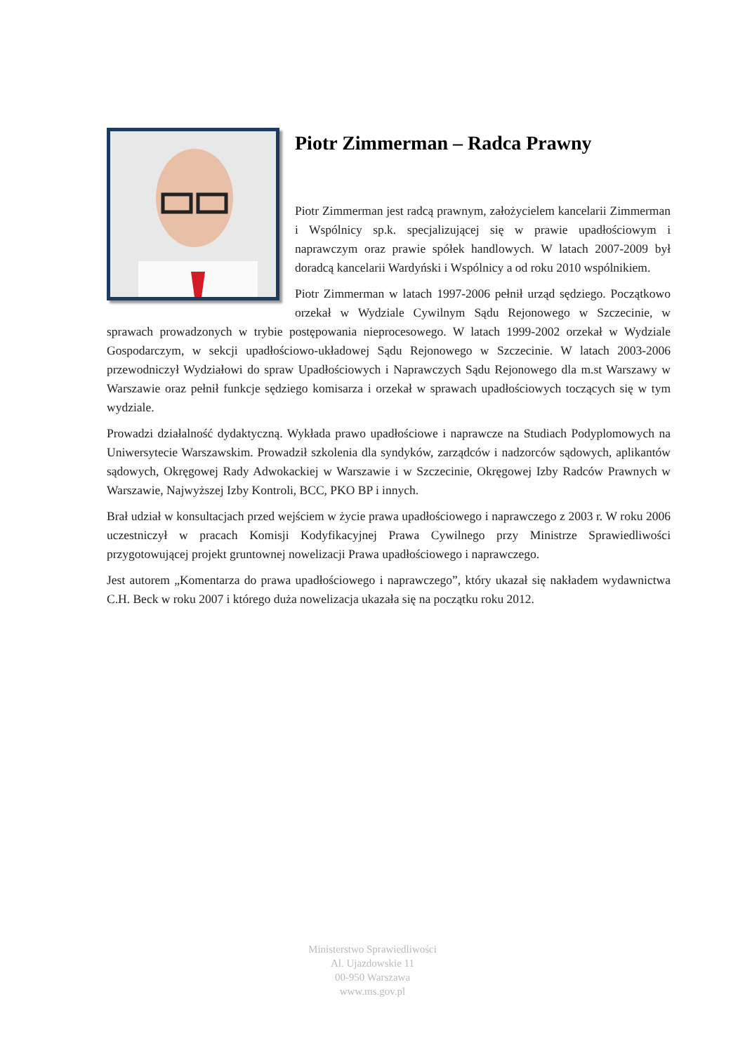Piotr Zimmerman – Radca Prawny
Piotr Zimmerman jest radcą prawnym, założycielem kancelarii Zimmerman i Wspólnicy sp.k. specjalizującej się w prawie upadłościowym i naprawczym oraz prawie spółek handlowych. W latach 2007-2009 był doradcą kancelarii Wardyński i Wspólnicy a od roku 2010 wspólnikiem.
Piotr Zimmerman w latach 1997-2006 pełnił urząd sędziego. Początkowo orzekał w Wydziale Cywilnym Sądu Rejonowego w Szczecinie, w sprawach prowadzonych w trybie postępowania nieprocesowego. W latach 1999-2002 orzekał w Wydziale Gospodarczym, w sekcji upadłościowo-układowej Sądu Rejonowego w Szczecinie. W latach 2003-2006 przewodniczył Wydziałowi do spraw Upadłościowych i Naprawczych Sądu Rejonowego dla m.st Warszawy w Warszawie oraz pełnił funkcje sędziego komisarza i orzekał w sprawach upadłościowych toczących się w tym wydziale.
Prowadzi działalność dydaktyczną. Wykłada prawo upadłościowe i naprawcze na Studiach Podyplomowych na Uniwersytecie Warszawskim. Prowadził szkolenia dla syndyków, zarządców i nadzorców sądowych, aplikantów sądowych, Okręgowej Rady Adwokackiej w Warszawie i w Szczecinie, Okręgowej Izby Radców Prawnych w Warszawie, Najwyższej Izby Kontroli, BCC, PKO BP i innych.
Brał udział w konsultacjach przed wejściem w życie prawa upadłościowego i naprawczego z 2003 r. W roku 2006 uczestniczył w pracach Komisji Kodyfikacyjnej Prawa Cywilnego przy Ministrze Sprawiedliwości przygotowującej projekt gruntownej nowelizacji Prawa upadłościowego i naprawczego.
Jest autorem „Komentarza do prawa upadłościowego i naprawczego”, który ukazał się nakładem wydawnictwa C.H. Beck w roku 2007 i którego duża nowelizacja ukazała się na początku roku 2012.
Ministerstwo Sprawiedliwości
Al. Ujazdowskie 11
00-950 Warszawa
www.ms.gov.pl